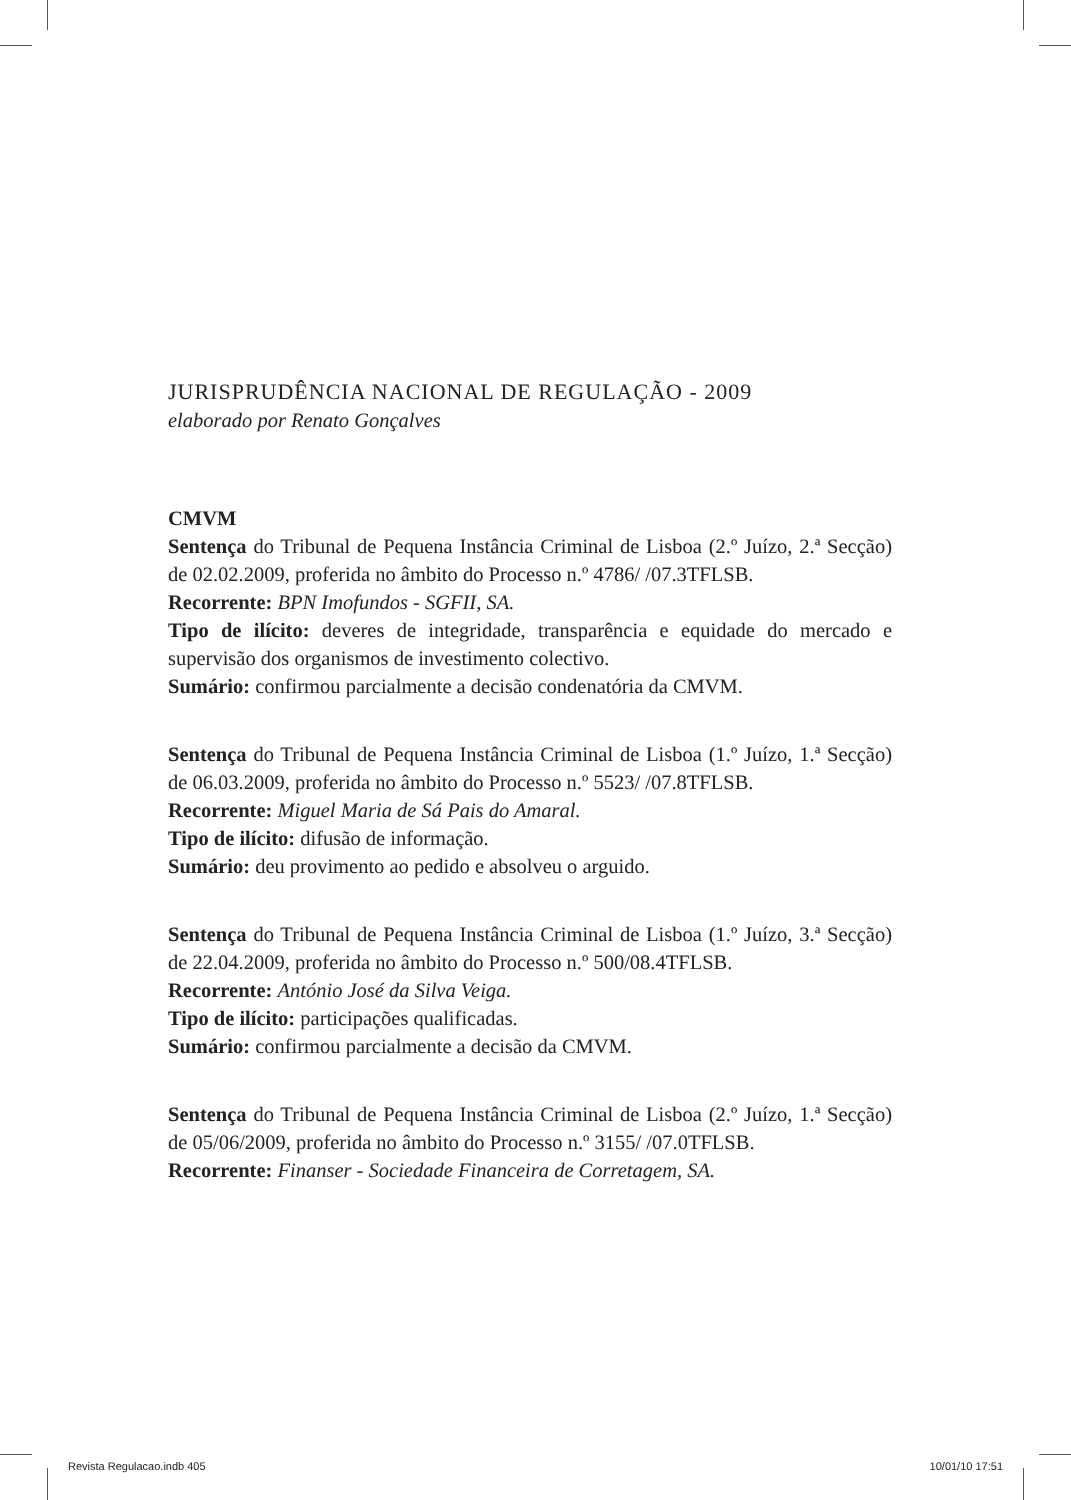JURISPRUDÊNCIA NACIONAL DE REGULAÇÃO - 2009
elaborado por Renato Gonçalves
CMVM
Sentença do Tribunal de Pequena Instância Criminal de Lisboa (2.º Juízo, 2.ª Secção) de 02.02.2009, proferida no âmbito do Processo n.º 4786/ /07.3TFLSB.
Recorrente: BPN Imofundos - SGFII, SA.
Tipo de ilícito: deveres de integridade, transparência e equidade do mercado e supervisão dos organismos de investimento colectivo.
Sumário: confirmou parcialmente a decisão condenatória da CMVM.
Sentença do Tribunal de Pequena Instância Criminal de Lisboa (1.º Juízo, 1.ª Secção) de 06.03.2009, proferida no âmbito do Processo n.º 5523/ /07.8TFLSB.
Recorrente: Miguel Maria de Sá Pais do Amaral.
Tipo de ilícito: difusão de informação.
Sumário: deu provimento ao pedido e absolveu o arguido.
Sentença do Tribunal de Pequena Instância Criminal de Lisboa (1.º Juízo, 3.ª Secção) de 22.04.2009, proferida no âmbito do Processo n.º 500/08.4TFLSB.
Recorrente: António José da Silva Veiga.
Tipo de ilícito: participações qualificadas.
Sumário: confirmou parcialmente a decisão da CMVM.
Sentença do Tribunal de Pequena Instância Criminal de Lisboa (2.º Juízo, 1.ª Secção) de 05/06/2009, proferida no âmbito do Processo n.º 3155/ /07.0TFLSB.
Recorrente: Finanser - Sociedade Financeira de Corretagem, SA.
Revista Regulacao.indb 405 10/01/10 17:51